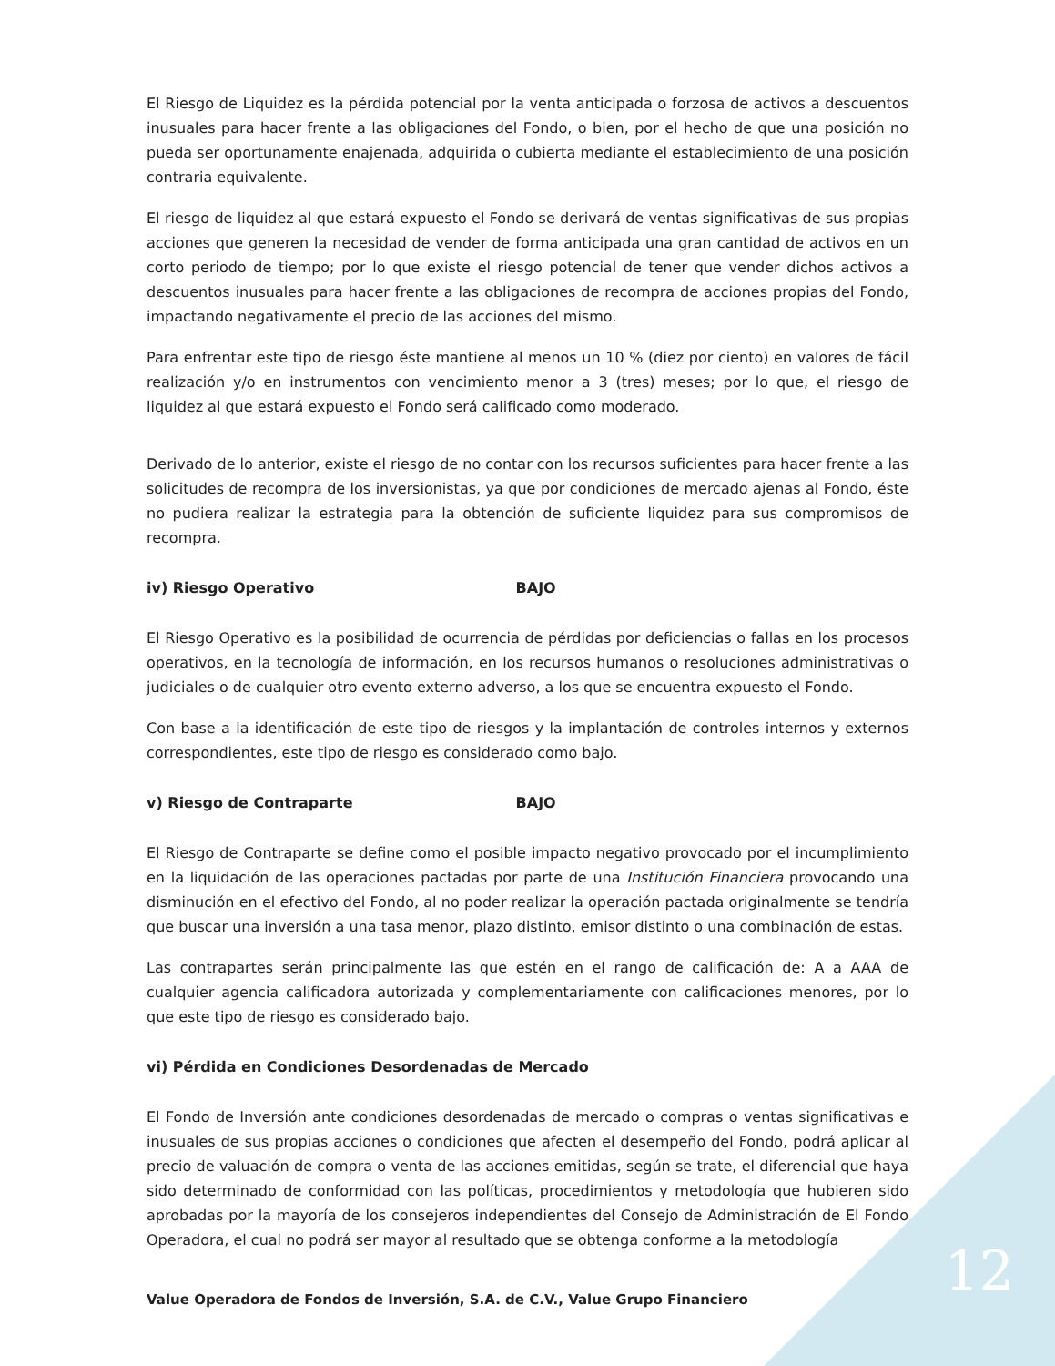El Riesgo de Liquidez es la pérdida potencial por la venta anticipada o forzosa de activos a descuentos inusuales para hacer frente a las obligaciones del Fondo, o bien, por el hecho de que una posición no pueda ser oportunamente enajenada, adquirida o cubierta mediante el establecimiento de una posición contraria equivalente.
El riesgo de liquidez al que estará expuesto el Fondo se derivará de ventas significativas de sus propias acciones que generen la necesidad de vender de forma anticipada una gran cantidad de activos en un corto periodo de tiempo; por lo que existe el riesgo potencial de tener que vender dichos activos a descuentos inusuales para hacer frente a las obligaciones de recompra de acciones propias del Fondo, impactando negativamente el precio de las acciones del mismo.
Para enfrentar este tipo de riesgo éste mantiene al menos un 10 % (diez por ciento) en valores de fácil realización y/o en instrumentos con vencimiento menor a 3 (tres) meses; por lo que, el riesgo de liquidez al que estará expuesto el Fondo será calificado como moderado.
Derivado de lo anterior, existe el riesgo de no contar con los recursos suficientes para hacer frente a las solicitudes de recompra de los inversionistas, ya que por condiciones de mercado ajenas al Fondo, éste no pudiera realizar la estrategia para la obtención de suficiente liquidez para sus compromisos de recompra.
iv) Riesgo Operativo BAJO
El Riesgo Operativo es la posibilidad de ocurrencia de pérdidas por deficiencias o fallas en los procesos operativos, en la tecnología de información, en los recursos humanos o resoluciones administrativas o judiciales o de cualquier otro evento externo adverso, a los que se encuentra expuesto el Fondo.
Con base a la identificación de este tipo de riesgos y la implantación de controles internos y externos correspondientes, este tipo de riesgo es considerado como bajo.
v) Riesgo de Contraparte BAJO
El Riesgo de Contraparte se define como el posible impacto negativo provocado por el incumplimiento en la liquidación de las operaciones pactadas por parte de una Institución Financiera provocando una disminución en el efectivo del Fondo, al no poder realizar la operación pactada originalmente se tendría que buscar una inversión a una tasa menor, plazo distinto, emisor distinto o una combinación de estas.
Las contrapartes serán principalmente las que estén en el rango de calificación de: A a AAA de cualquier agencia calificadora autorizada y complementariamente con calificaciones menores, por lo que este tipo de riesgo es considerado bajo.
vi) Pérdida en Condiciones Desordenadas de Mercado
El Fondo de Inversión ante condiciones desordenadas de mercado o compras o ventas significativas e inusuales de sus propias acciones o condiciones que afecten el desempeño del Fondo, podrá aplicar al precio de valuación de compra o venta de las acciones emitidas, según se trate, el diferencial que haya sido determinado de conformidad con las políticas, procedimientos y metodología que hubieren sido aprobadas por la mayoría de los consejeros independientes del Consejo de Administración de El Fondo Operadora, el cual no podrá ser mayor al resultado que se obtenga conforme a la metodología
12
Value Operadora de Fondos de Inversión, S.A. de C.V., Value Grupo Financiero